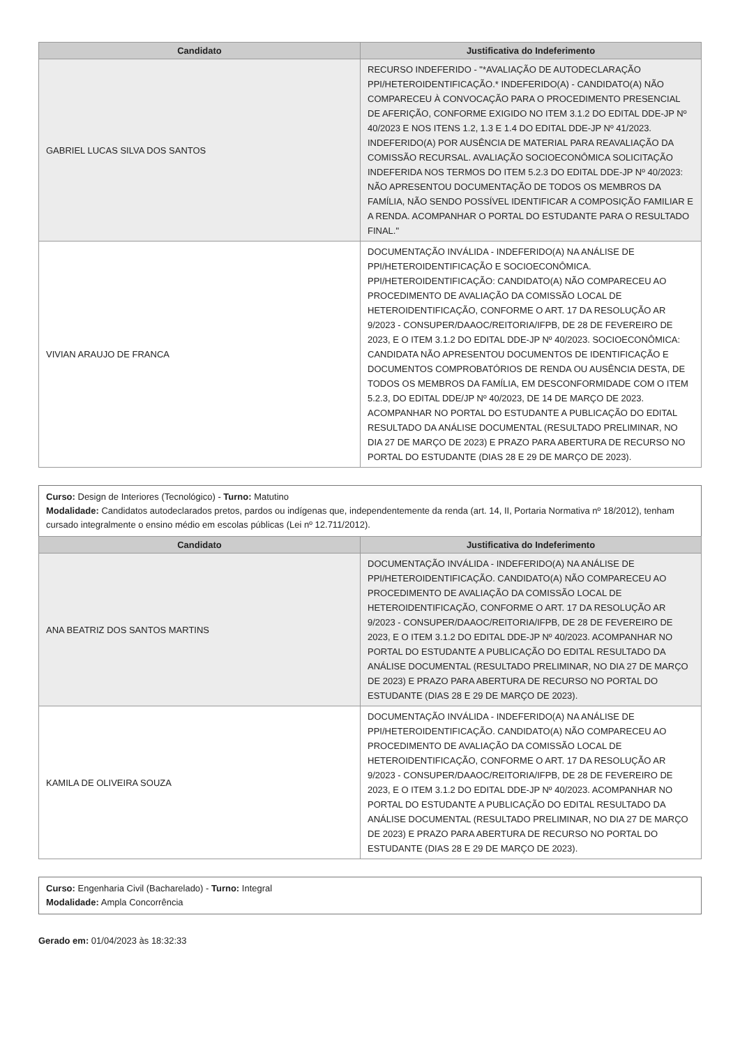| Candidato | Justificativa do Indeferimento |
| --- | --- |
| GABRIEL LUCAS SILVA DOS SANTOS | RECURSO INDEFERIDO - "*AVALIAÇÃO DE AUTODECLARAÇÃO PPI/HETEROIDENTIFICAÇÃO.* INDEFERIDO(A) - CANDIDATO(A) NÃO COMPARECEU À CONVOCAÇÃO PARA O PROCEDIMENTO PRESENCIAL DE AFERIÇÃO, CONFORME EXIGIDO NO ITEM 3.1.2 DO EDITAL DDE-JP Nº 40/2023 E NOS ITENS 1.2, 1.3 E 1.4 DO EDITAL DDE-JP Nº 41/2023. INDEFERIDO(A) POR AUSÊNCIA DE MATERIAL PARA REAVALIAÇÃO DA COMISSÃO RECURSAL. AVALIAÇÃO SOCIOECONÔMICA SOLICITAÇÃO INDEFERIDA NOS TERMOS DO ITEM 5.2.3 DO EDITAL DDE-JP Nº 40/2023: NÃO APRESENTOU DOCUMENTAÇÃO DE TODOS OS MEMBROS DA FAMÍLIA, NÃO SENDO POSSÍVEL IDENTIFICAR A COMPOSIÇÃO FAMILIAR E A RENDA. ACOMPANHAR O PORTAL DO ESTUDANTE PARA O RESULTADO FINAL." |
| VIVIAN ARAUJO DE FRANCA | DOCUMENTAÇÃO INVÁLIDA - INDEFERIDO(A) NA ANÁLISE DE PPI/HETEROIDENTIFICAÇÃO E SOCIOECONÔMICA. PPI/HETEROIDENTIFICAÇÃO: CANDIDATO(A) NÃO COMPARECEU AO PROCEDIMENTO DE AVALIAÇÃO DA COMISSÃO LOCAL DE HETEROIDENTIFICAÇÃO, CONFORME O ART. 17 DA RESOLUÇÃO AR 9/2023 - CONSUPER/DAAOC/REITORIA/IFPB, DE 28 DE FEVEREIRO DE 2023, E O ITEM 3.1.2 DO EDITAL DDE-JP Nº 40/2023. SOCIOECONÔMICA: CANDIDATA NÃO APRESENTOU DOCUMENTOS DE IDENTIFICAÇÃO E DOCUMENTOS COMPROBATÓRIOS DE RENDA OU AUSÊNCIA DESTA, DE TODOS OS MEMBROS DA FAMÍLIA, EM DESCONFORMIDADE COM O ITEM 5.2.3, DO EDITAL DDE/JP Nº 40/2023, DE 14 DE MARÇO DE 2023. ACOMPANHAR NO PORTAL DO ESTUDANTE A PUBLICAÇÃO DO EDITAL RESULTADO DA ANÁLISE DOCUMENTAL (RESULTADO PRELIMINAR, NO DIA 27 DE MARÇO DE 2023) E PRAZO PARA ABERTURA DE RECURSO NO PORTAL DO ESTUDANTE (DIAS 28 E 29 DE MARÇO DE 2023). |
Curso: Design de Interiores (Tecnológico) - Turno: Matutino
Modalidade: Candidatos autodeclarados pretos, pardos ou indígenas que, independentemente da renda (art. 14, II, Portaria Normativa nº 18/2012), tenham cursado integralmente o ensino médio em escolas públicas (Lei nº 12.711/2012).
| Candidato | Justificativa do Indeferimento |
| --- | --- |
| ANA BEATRIZ DOS SANTOS MARTINS | DOCUMENTAÇÃO INVÁLIDA - INDEFERIDO(A) NA ANÁLISE DE PPI/HETEROIDENTIFICAÇÃO. CANDIDATO(A) NÃO COMPARECEU AO PROCEDIMENTO DE AVALIAÇÃO DA COMISSÃO LOCAL DE HETEROIDENTIFICAÇÃO, CONFORME O ART. 17 DA RESOLUÇÃO AR 9/2023 - CONSUPER/DAAOC/REITORIA/IFPB, DE 28 DE FEVEREIRO DE 2023, E O ITEM 3.1.2 DO EDITAL DDE-JP Nº 40/2023. ACOMPANHAR NO PORTAL DO ESTUDANTE A PUBLICAÇÃO DO EDITAL RESULTADO DA ANÁLISE DOCUMENTAL (RESULTADO PRELIMINAR, NO DIA 27 DE MARÇO DE 2023) E PRAZO PARA ABERTURA DE RECURSO NO PORTAL DO ESTUDANTE (DIAS 28 E 29 DE MARÇO DE 2023). |
| KAMILA DE OLIVEIRA SOUZA | DOCUMENTAÇÃO INVÁLIDA - INDEFERIDO(A) NA ANÁLISE DE PPI/HETEROIDENTIFICAÇÃO. CANDIDATO(A) NÃO COMPARECEU AO PROCEDIMENTO DE AVALIAÇÃO DA COMISSÃO LOCAL DE HETEROIDENTIFICAÇÃO, CONFORME O ART. 17 DA RESOLUÇÃO AR 9/2023 - CONSUPER/DAAOC/REITORIA/IFPB, DE 28 DE FEVEREIRO DE 2023, E O ITEM 3.1.2 DO EDITAL DDE-JP Nº 40/2023. ACOMPANHAR NO PORTAL DO ESTUDANTE A PUBLICAÇÃO DO EDITAL RESULTADO DA ANÁLISE DOCUMENTAL (RESULTADO PRELIMINAR, NO DIA 27 DE MARÇO DE 2023) E PRAZO PARA ABERTURA DE RECURSO NO PORTAL DO ESTUDANTE (DIAS 28 E 29 DE MARÇO DE 2023). |
Curso: Engenharia Civil (Bacharelado) - Turno: Integral
Modalidade: Ampla Concorrência
Gerado em: 01/04/2023 às 18:32:33